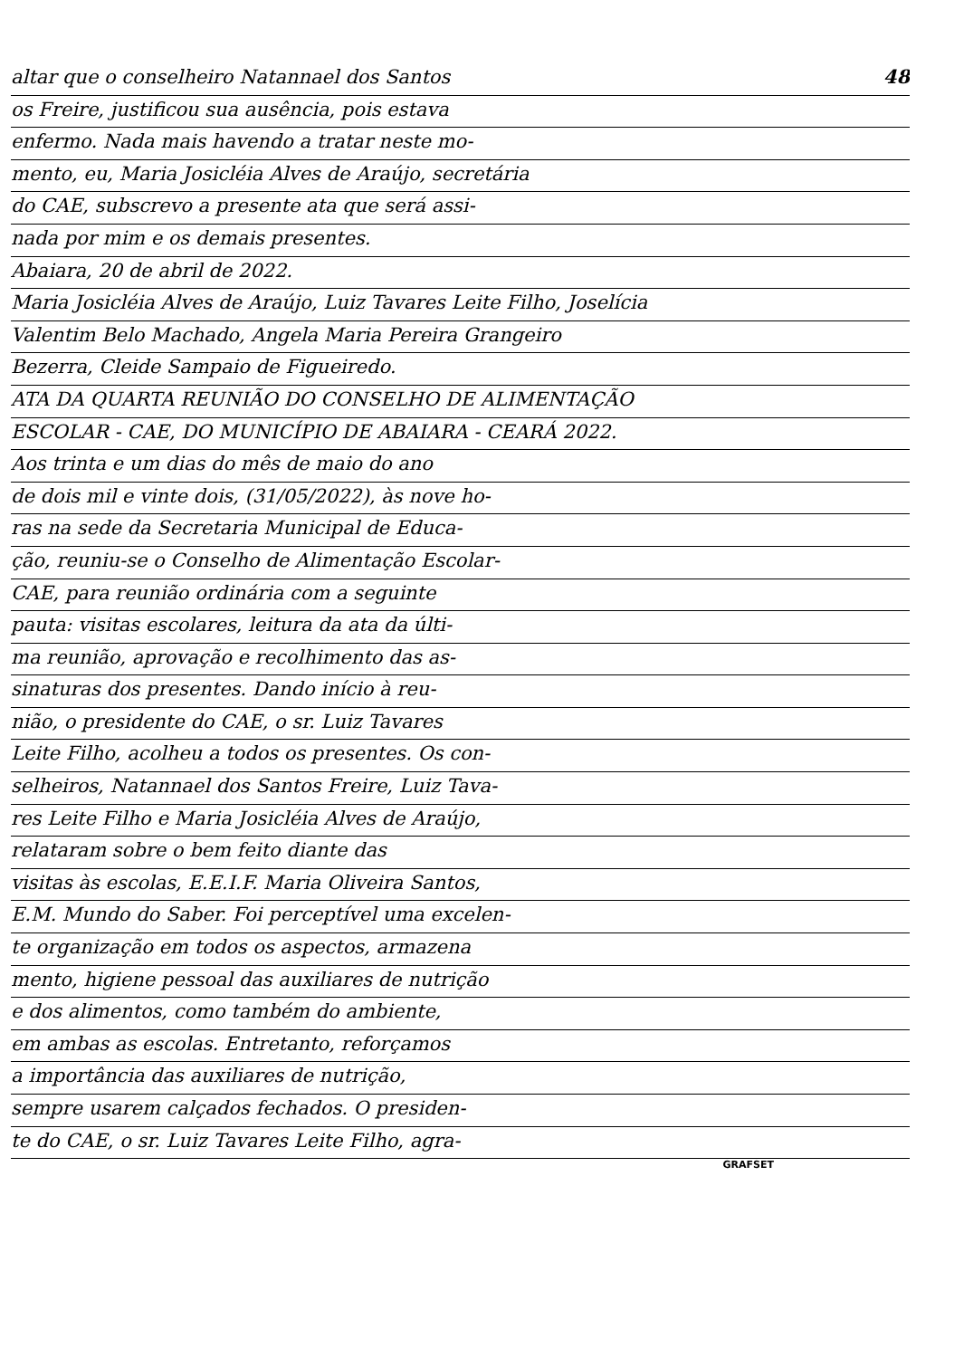altar que o conselheiro Natannael dos Santos 48
os Freire, justificou sua ausência, pois estava
enfermo. Nada mais havendo a tratar neste mo-
mento, eu, Maria Josicléia Alves de Araújo, secretária
do CAE, subscrevo a presente ata que será assi-
nada por mim e os demais presentes.
Abaiara, 20 de abril de 2022.
Maria Josicléia Alves de Araújo, Luiz Tavares Leite Filho, Joselícia
Valentim Belo Machado, Angela Maria Pereira Grangeiro
Bezerra, Cleide Sampaio de Figueiredo.
ATA DA QUARTA REUNIÃO DO CONSELHO DE ALIMENTAÇÃO
ESCOLAR - CAE, DO MUNICÍPIO DE ABAIARA - CEARÁ 2022.
Aos trinta e um dias do mês de maio do ano
de dois mil e vinte dois, (31/05/2022), às nove ho-
ras na sede da Secretaria Municipal de Educa-
ção, reuniu-se o Conselho de Alimentação Escolar-
CAE, para reunião ordinária com a seguinte
pauta: visitas escolares, leitura da ata da últi-
ma reunião, aprovação e recolhimento das as-
sinaturas dos presentes. Dando início à reu-
nião, o presidente do CAE, o sr. Luiz Tavares
Leite Filho, acolheu a todos os presentes. Os con-
selheiros, Natannael dos Santos Freire, Luiz Tava-
res Leite Filho e Maria Josicléia Alves de Araújo,
relataram sobre o bem feito diante das
visitas às escolas, E.E.I.F. Maria Oliveira Santos,
E.M. Mundo do Saber. Foi perceptível uma excelen-
te organização em todos os aspectos, armazena
mento, higiene pessoal das auxiliares de nutrição
e dos alimentos, como também do ambiente,
em ambas as escolas. Entretanto, reforçamos
a importância das auxiliares de nutrição,
sempre usarem calçados fechados. O presiden-
te do CAE, o sr. Luiz Tavares Leite Filho, agra-
GRAFSET